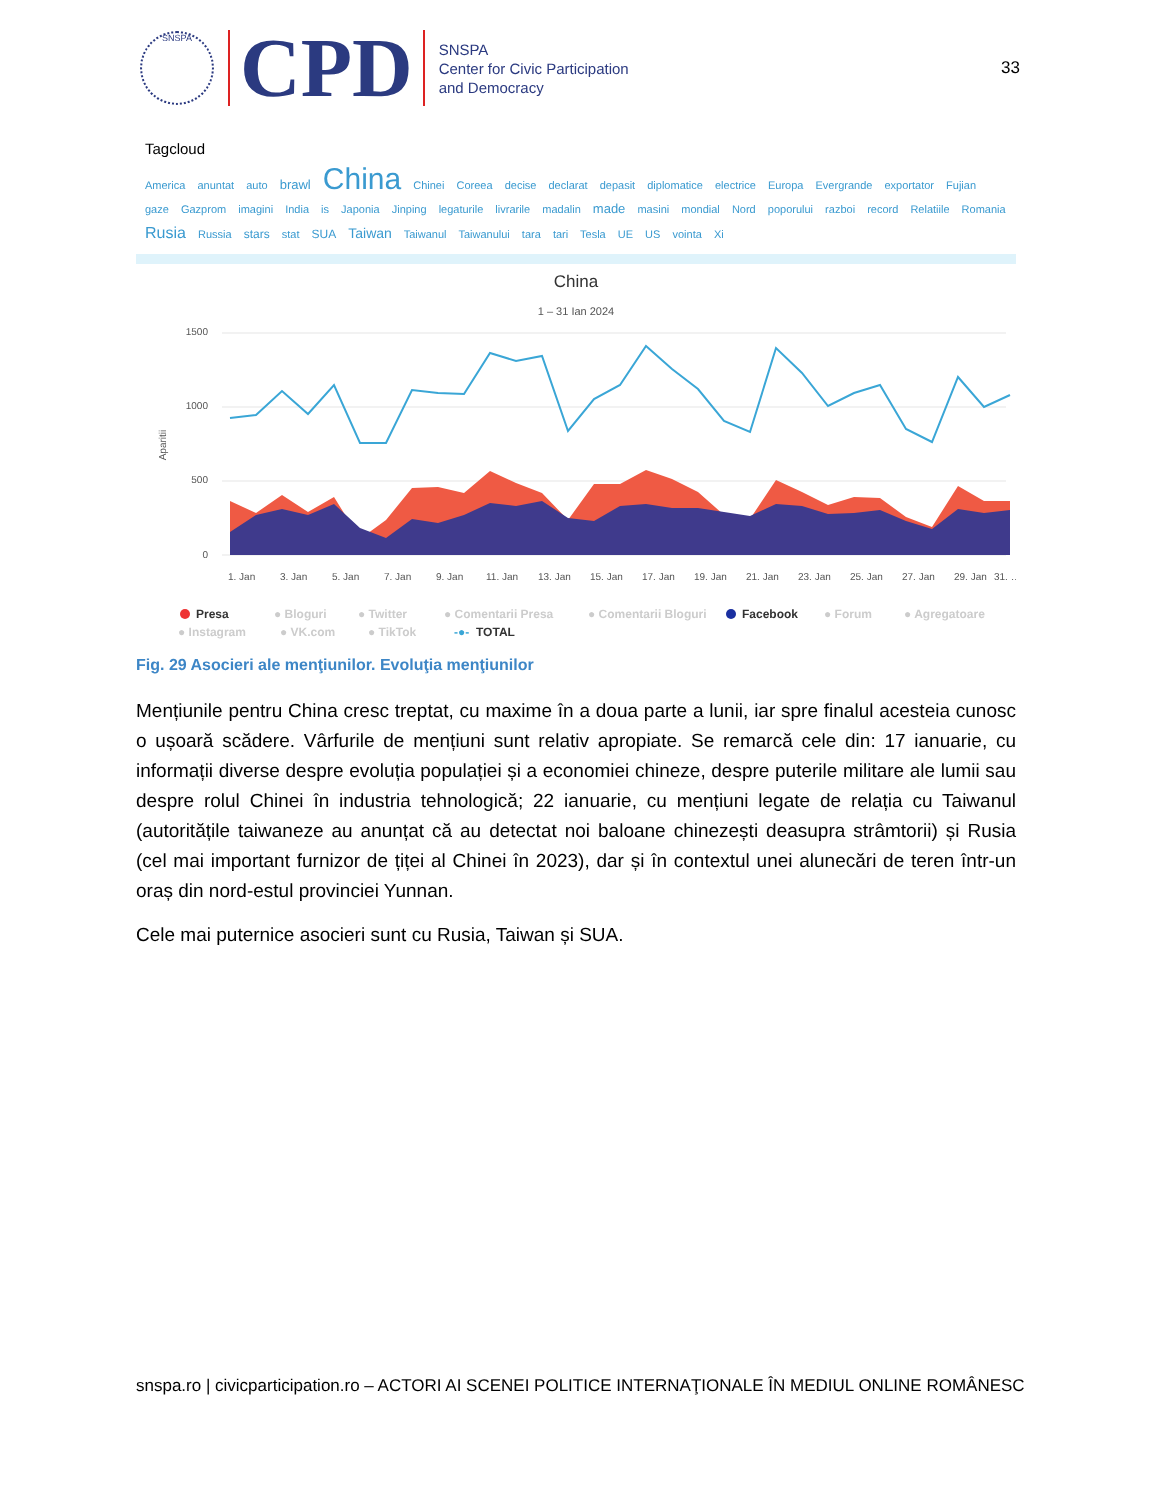SNSPA
CPD
SNSPA
Center for Civic Participation
and Democracy
33
Tagcloud
America anuntat auto brawl China Chinei Coreea decise declarat depasit diplomatice electrice Europa Evergrande exportator Fujian gaze Gazprom imagini India is Japonia Jinping legaturile livrarile madalin made masini mondial Nord poporului razboi record Relatiile Romania Rusia Russia stars stat SUA Taiwan Taiwanul Taiwanului tara tari Tesla UE US vointa Xi
China
1 – 31 Ian 2024
1500
1000
500
0
Aparitii
1. Jan
3. Jan
5. Jan
7. Jan
9. Jan
11. Jan
13. Jan
15. Jan
17. Jan
19. Jan
21. Jan
23. Jan
25. Jan
27. Jan
29. Jan
31. …
Presa
● Bloguri
● Twitter
● Comentarii Presa
● Comentarii Bloguri
Facebook
● Forum
● Agregatoare
● Instagram
● VK.com
● TikTok
-●-
TOTAL
Fig. 29 Asocieri ale menţiunilor. Evoluţia menţiunilor
Mențiunile pentru China cresc treptat, cu maxime în a doua parte a lunii, iar spre finalul acesteia cunosc o ușoară scădere. Vârfurile de mențiuni sunt relativ apropiate. Se remarcă cele din: 17 ianuarie, cu informații diverse despre evoluția populației și a economiei chineze, despre puterile militare ale lumii sau despre rolul Chinei în industria tehnologică; 22 ianuarie, cu mențiuni legate de relația cu Taiwanul (autoritățile taiwaneze au anunțat că au detectat noi baloane chinezești deasupra strâmtorii) și Rusia (cel mai important furnizor de țiței al Chinei în 2023), dar și în contextul unei alunecări de teren într-un oraș din nord-estul provinciei Yunnan.
Cele mai puternice asocieri sunt cu Rusia, Taiwan și SUA.
snspa.ro | civicparticipation.ro – ACTORI AI SCENEI POLITICE INTERNAŢIONALE ÎN MEDIUL ONLINE ROMÂNESC